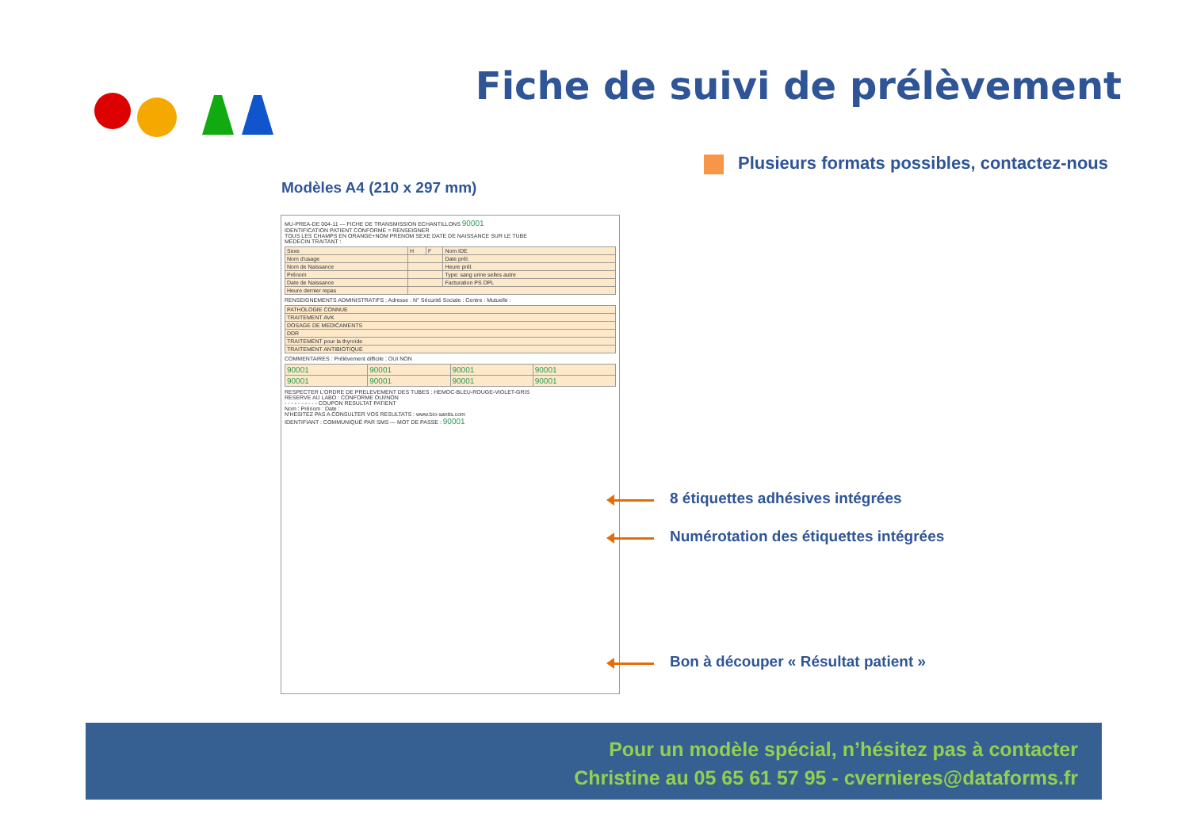Fiche de suivi de prélèvement
Plusieurs formats possibles, contactez-nous
Modèles A4 (210 x 297 mm)
MU-PREA-DE 004-11 — FICHE DE TRANSMISSION ECHANTILLONS 90001
IDENTIFICATION PATIENT CONFORME = RENSEIGNER
TOUS LES CHAMPS EN ORANGE+NOM PRENOM SEXE DATE DE NAISSANCE SUR LE TUBE
MÉDECIN TRAITANT :
| Sexe | H | F | Nom IDE |
| Nom d'usage | | | Date prél. |
| Nom de Naissance | | | Heure prél. |
| Prénom | | | Type: sang urine selles autre |
| Date de Naissance | | | Facturation PS DPL |
| Heure dernier repas | | | |
RENSEIGNEMENTS ADMINISTRATIFS : Adresse : N° Sécurité Sociale : Centre : Mutuelle :
| PATHOLOGIE CONNUE |
| TRAITEMENT AVK |
| DOSAGE DE MEDICAMENTS |
| DDR |
| TRAITEMENT pour la thyroïde |
| TRAITEMENT ANTIBIOTIQUE |
COMMENTAIRES : Prélèvement difficile : OUI NON
| 90001 | 90001 | 90001 | 90001 |
| 90001 | 90001 | 90001 | 90001 |
RESPECTER L'ORDRE DE PRELEVEMENT DES TUBES : HEMOC-BLEU-ROUGE-VIOLET-GRIS
RESERVE AU LABO : CONFORME OUI/NON
- - - - - - - - - - COUPON RESULTAT PATIENT
Nom : Prénom : Date :
N'HESITEZ PAS A CONSULTER VOS RESULTATS : www.bio-santis.com
IDENTIFIANT : COMMUNIQUÉ PAR SMS — MOT DE PASSE : 90001
8 étiquettes adhésives intégrées
Numérotation des étiquettes intégrées
Bon à découper « Résultat patient »
Pour un modèle spécial, n’hésitez pas à contacter
Christine au 05 65 61 57 95 - cvernieres@dataforms.fr